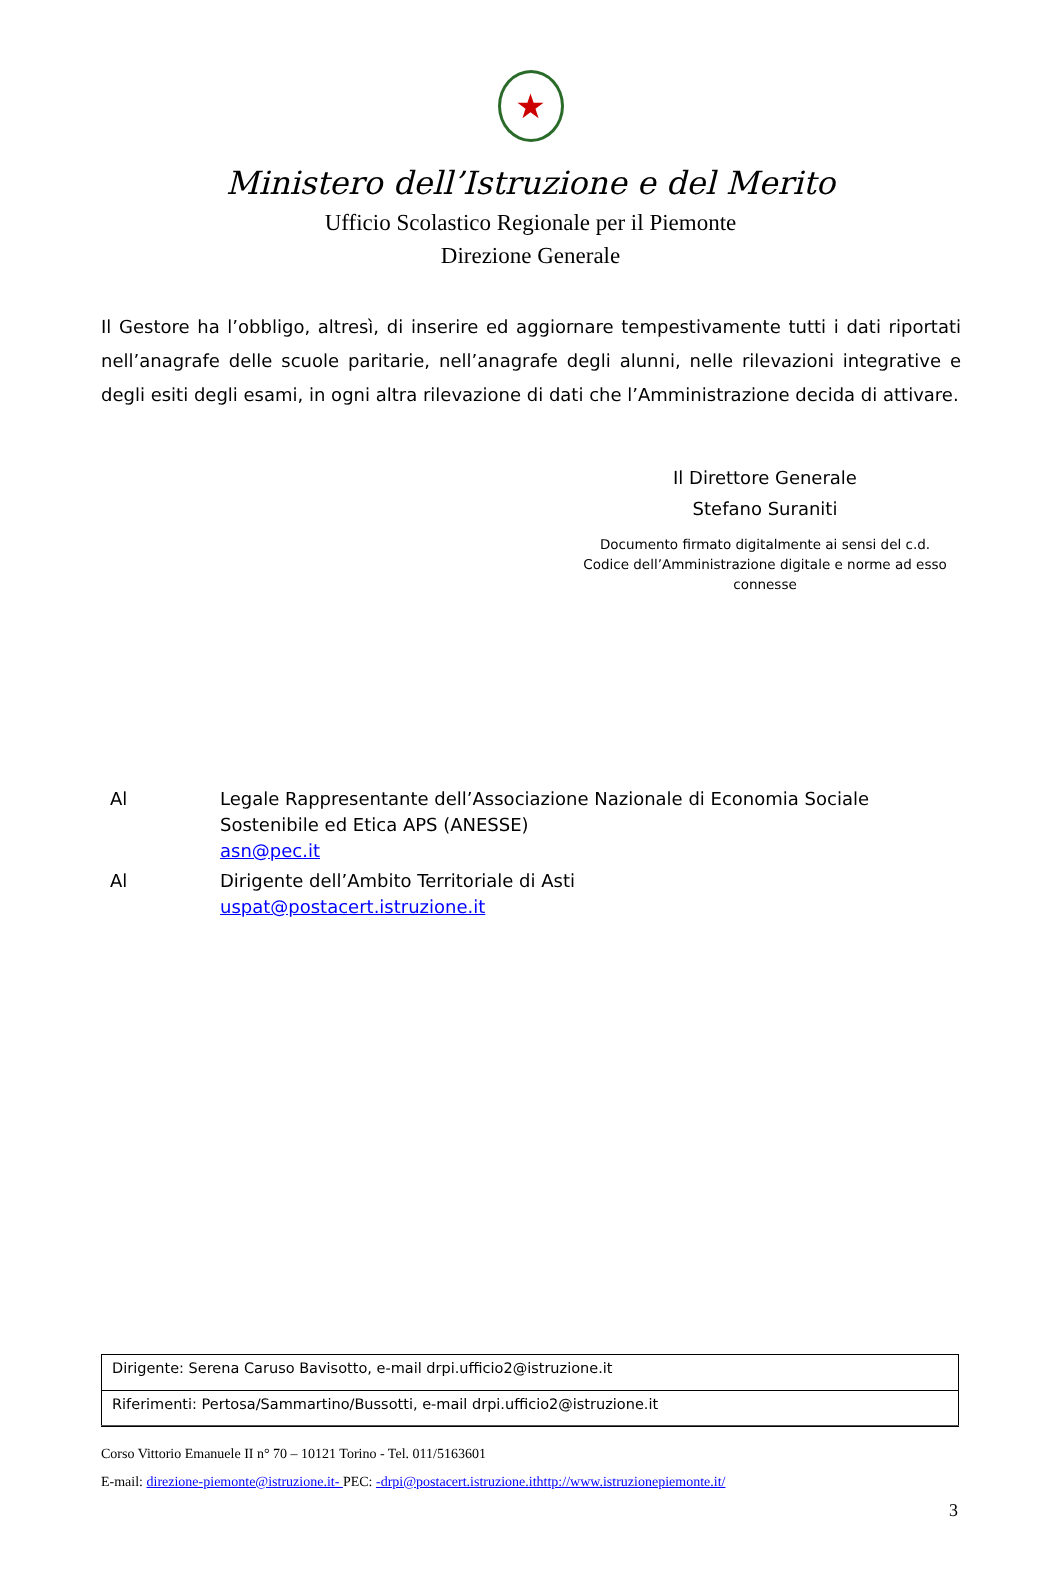★
Ministero dell’Istruzione e del Merito
Ufficio Scolastico Regionale per il Piemonte
Direzione Generale
Il Gestore ha l’obbligo, altresì, di inserire ed aggiornare tempestivamente tutti i dati riportati nell’anagrafe delle scuole paritarie, nell’anagrafe degli alunni, nelle rilevazioni integrative e degli esiti degli esami, in ogni altra rilevazione di dati che l’Amministrazione decida di attivare.
Il Direttore Generale
Stefano Suraniti
Documento firmato digitalmente ai sensi del c.d. Codice dell’Amministrazione digitale e norme ad esso connesse
| Al | Legale Rappresentante dell’Associazione Nazionale di Economia Sociale Sostenibile ed Etica APS (ANESSE) asn@pec.it |
| Al | Dirigente dell’Ambito Territoriale di Asti uspat@postacert.istruzione.it |
| Dirigente: Serena Caruso Bavisotto, e-mail drpi.ufficio2@istruzione.it |
| Riferimenti: Pertosa/Sammartino/Bussotti, e-mail drpi.ufficio2@istruzione.it |
Corso Vittorio Emanuele II n° 70 – 10121 Torino - Tel. 011/5163601
E-mail: direzione-piemonte@istruzione.it- PEC: -drpi@postacert.istruzione.ithttp://www.istruzionepiemonte.it/
3